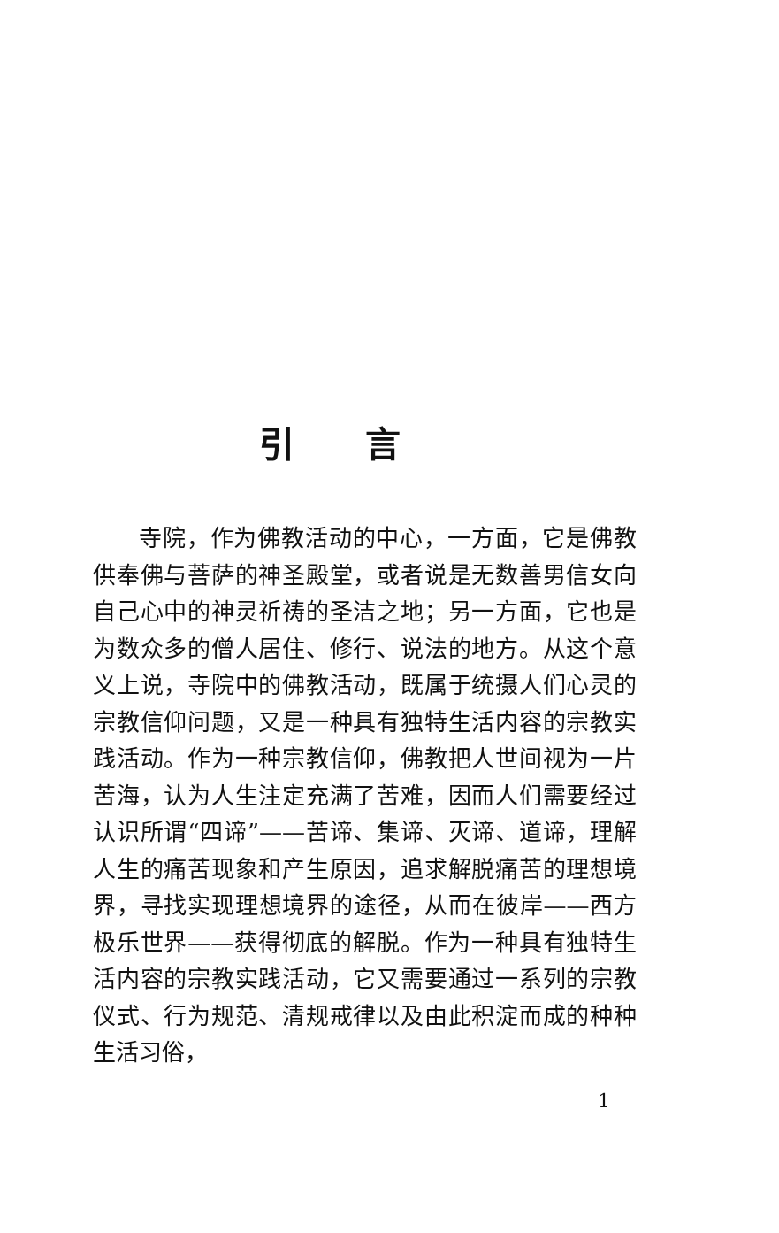引言
寺院，作为佛教活动的中心，一方面，它是佛教供奉佛与菩萨的神圣殿堂，或者说是无数善男信女向自己心中的神灵祈祷的圣洁之地；另一方面，它也是为数众多的僧人居住、修行、说法的地方。从这个意义上说，寺院中的佛教活动，既属于统摄人们心灵的宗教信仰问题，又是一种具有独特生活内容的宗教实践活动。作为一种宗教信仰，佛教把人世间视为一片苦海，认为人生注定充满了苦难，因而人们需要经过认识所谓“四谛”——苦谛、集谛、灭谛、道谛，理解人生的痛苦现象和产生原因，追求解脱痛苦的理想境界，寻找实现理想境界的途径，从而在彼岸——西方极乐世界——获得彻底的解脱。作为一种具有独特生活内容的宗教实践活动，它又需要通过一系列的宗教仪式、行为规范、清规戒律以及由此积淀而成的种种生活习俗，
1